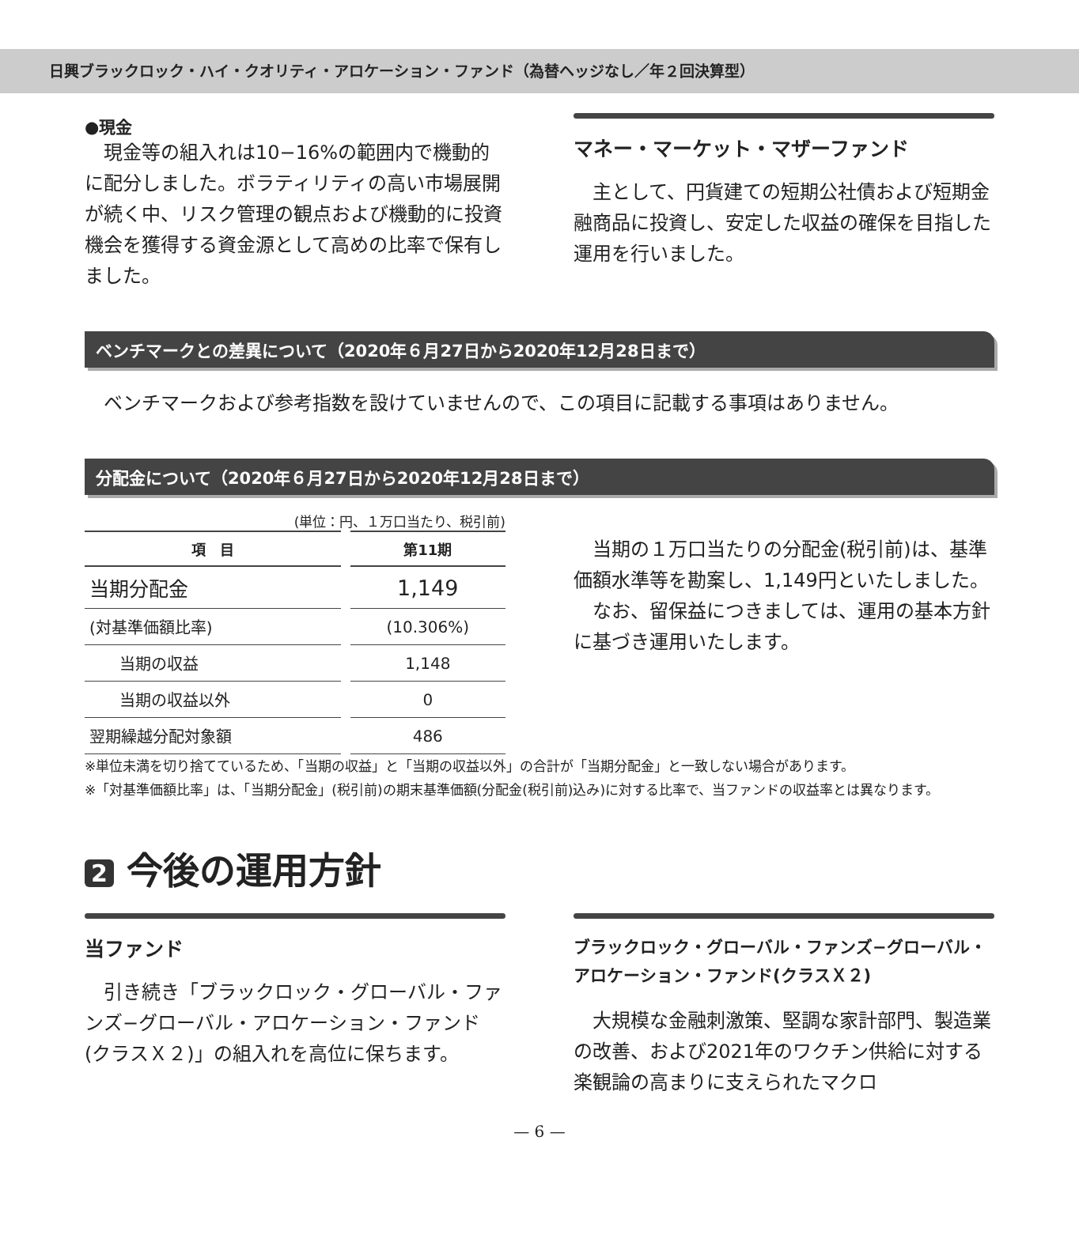日興ブラックロック・ハイ・クオリティ・アロケーション・ファンド（為替ヘッジなし／年２回決算型）
●現金
現金等の組入れは10−16%の範囲内で機動的に配分しました。ボラティリティの高い市場展開が続く中、リスク管理の観点および機動的に投資機会を獲得する資金源として高めの比率で保有しました。
マネー・マーケット・マザーファンド
主として、円貨建ての短期公社債および短期金融商品に投資し、安定した収益の確保を目指した運用を行いました。
ベンチマークとの差異について（2020年６月27日から2020年12月28日まで）
ベンチマークおよび参考指数を設けていませんので、この項目に記載する事項はありません。
分配金について（2020年６月27日から2020年12月28日まで）
(単位：円、１万口当たり、税引前)
| 項 目 | 第11期 |
| --- | --- |
| 当期分配金 | 1,149 |
| (対基準価額比率) | (10.306%) |
| 当期の収益 | 1,148 |
| 当期の収益以外 | 0 |
| 翌期繰越分配対象額 | 486 |
当期の１万口当たりの分配金(税引前)は、基準価額水準等を勘案し、1,149円といたしました。
なお、留保益につきましては、運用の基本方針に基づき運用いたします。
※単位未満を切り捨てているため、「当期の収益」と「当期の収益以外」の合計が「当期分配金」と一致しない場合があります。
※「対基準価額比率」は、「当期分配金」(税引前)の期末基準価額(分配金(税引前)込み)に対する比率で、当ファンドの収益率とは異なります。
2 今後の運用方針
当ファンド
引き続き「ブラックロック・グローバル・ファンズ−グローバル・アロケーション・ファンド(クラスＸ２)」の組入れを高位に保ちます。
ブラックロック・グローバル・ファンズ−グローバル・アロケーション・ファンド(クラスＸ２)
大規模な金融刺激策、堅調な家計部門、製造業の改善、および2021年のワクチン供給に対する楽観論の高まりに支えられたマクロ
— 6 —